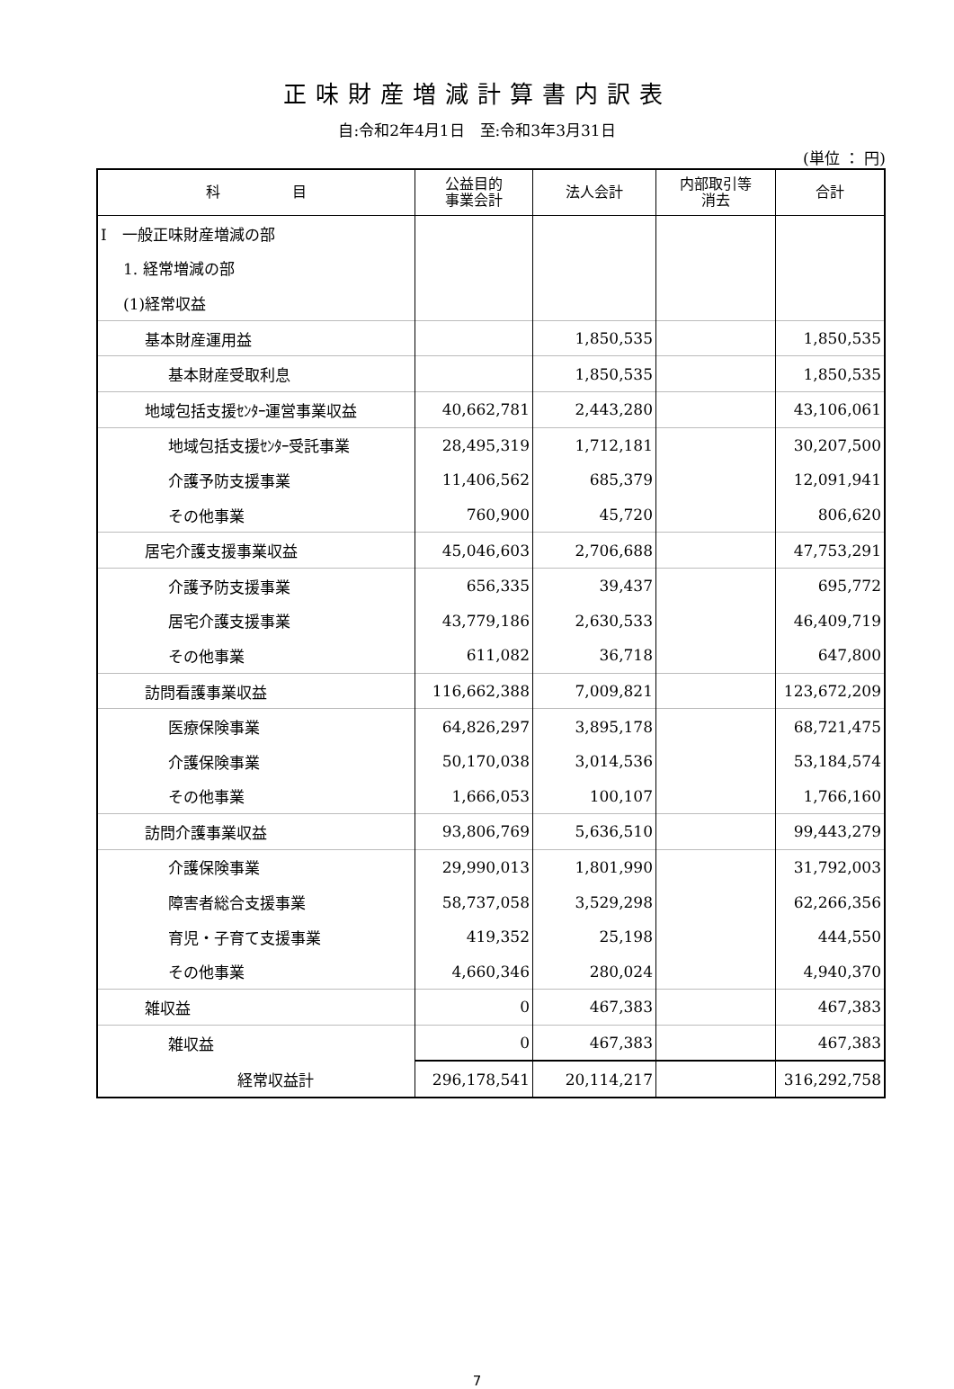正味財産増減計算書内訳表
自:令和2年4月1日　至:令和3年3月31日
(単位 ： 円)
| 科 目 | 公益目的 事業会計 | 法人会計 | 内部取引等 消去 | 合計 |
| --- | --- | --- | --- | --- |
| Ⅰ 一般正味財産増減の部 | | | | |
| 1. 経常増減の部 | | | | |
| (1)経常収益 | | | | |
| 基本財産運用益 | | 1,850,535 | | 1,850,535 |
| 基本財産受取利息 | | 1,850,535 | | 1,850,535 |
| 地域包括支援ｾﾝﾀｰ運営事業収益 | 40,662,781 | 2,443,280 | | 43,106,061 |
| 地域包括支援ｾﾝﾀｰ受託事業 | 28,495,319 | 1,712,181 | | 30,207,500 |
| 介護予防支援事業 | 11,406,562 | 685,379 | | 12,091,941 |
| その他事業 | 760,900 | 45,720 | | 806,620 |
| 居宅介護支援事業収益 | 45,046,603 | 2,706,688 | | 47,753,291 |
| 介護予防支援事業 | 656,335 | 39,437 | | 695,772 |
| 居宅介護支援事業 | 43,779,186 | 2,630,533 | | 46,409,719 |
| その他事業 | 611,082 | 36,718 | | 647,800 |
| 訪問看護事業収益 | 116,662,388 | 7,009,821 | | 123,672,209 |
| 医療保険事業 | 64,826,297 | 3,895,178 | | 68,721,475 |
| 介護保険事業 | 50,170,038 | 3,014,536 | | 53,184,574 |
| その他事業 | 1,666,053 | 100,107 | | 1,766,160 |
| 訪問介護事業収益 | 93,806,769 | 5,636,510 | | 99,443,279 |
| 介護保険事業 | 29,990,013 | 1,801,990 | | 31,792,003 |
| 障害者総合支援事業 | 58,737,058 | 3,529,298 | | 62,266,356 |
| 育児・子育て支援事業 | 419,352 | 25,198 | | 444,550 |
| その他事業 | 4,660,346 | 280,024 | | 4,940,370 |
| 雑収益 | 0 | 467,383 | | 467,383 |
| 雑収益 | 0 | 467,383 | | 467,383 |
| 経常収益計 | 296,178,541 | 20,114,217 | | 316,292,758 |
7